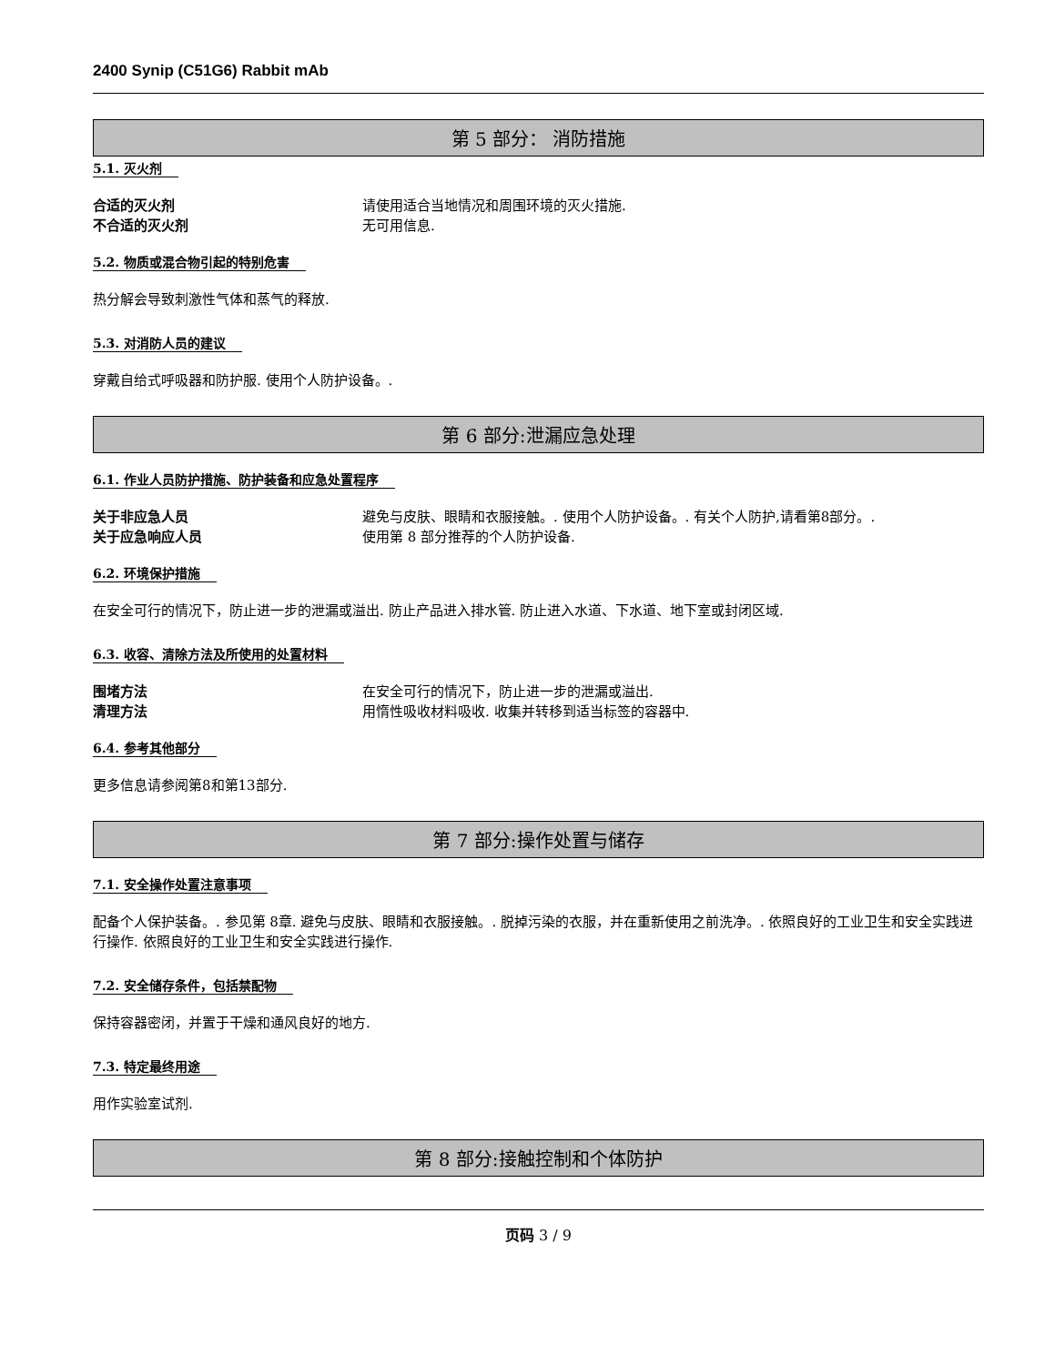2400 Synip (C51G6) Rabbit mAb
第 5 部分： 消防措施
5.1. 灭火剂
合适的灭火剂 请使用适合当地情况和周围环境的灭火措施.
不合适的灭火剂 无可用信息.
5.2. 物质或混合物引起的特别危害
热分解会导致刺激性气体和蒸气的释放.
5.3. 对消防人员的建议
穿戴自给式呼吸器和防护服. 使用个人防护设备。.
第 6 部分:泄漏应急处理
6.1. 作业人员防护措施、防护装备和应急处置程序
关于非应急人员 避免与皮肤、眼睛和衣服接触。. 使用个人防护设备。. 有关个人防护,请看第8部分。.
关于应急响应人员 使用第 8 部分推荐的个人防护设备.
6.2. 环境保护措施
在安全可行的情况下，防止进一步的泄漏或溢出. 防止产品进入排水管. 防止进入水道、下水道、地下室或封闭区域.
6.3. 收容、清除方法及所使用的处置材料
围堵方法 在安全可行的情况下，防止进一步的泄漏或溢出.
清理方法 用惰性吸收材料吸收. 收集并转移到适当标签的容器中.
6.4. 参考其他部分
更多信息请参阅第8和第13部分.
第 7 部分:操作处置与储存
7.1. 安全操作处置注意事项
配备个人保护装备。. 参见第 8章. 避免与皮肤、眼睛和衣服接触。. 脱掉污染的衣服，并在重新使用之前洗净。. 依照良好的工业卫生和安全实践进行操作. 依照良好的工业卫生和安全实践进行操作.
7.2. 安全储存条件，包括禁配物
保持容器密闭，并置于干燥和通风良好的地方.
7.3. 特定最终用途
用作实验室试剂.
第 8 部分:接触控制和个体防护
页码 3 / 9